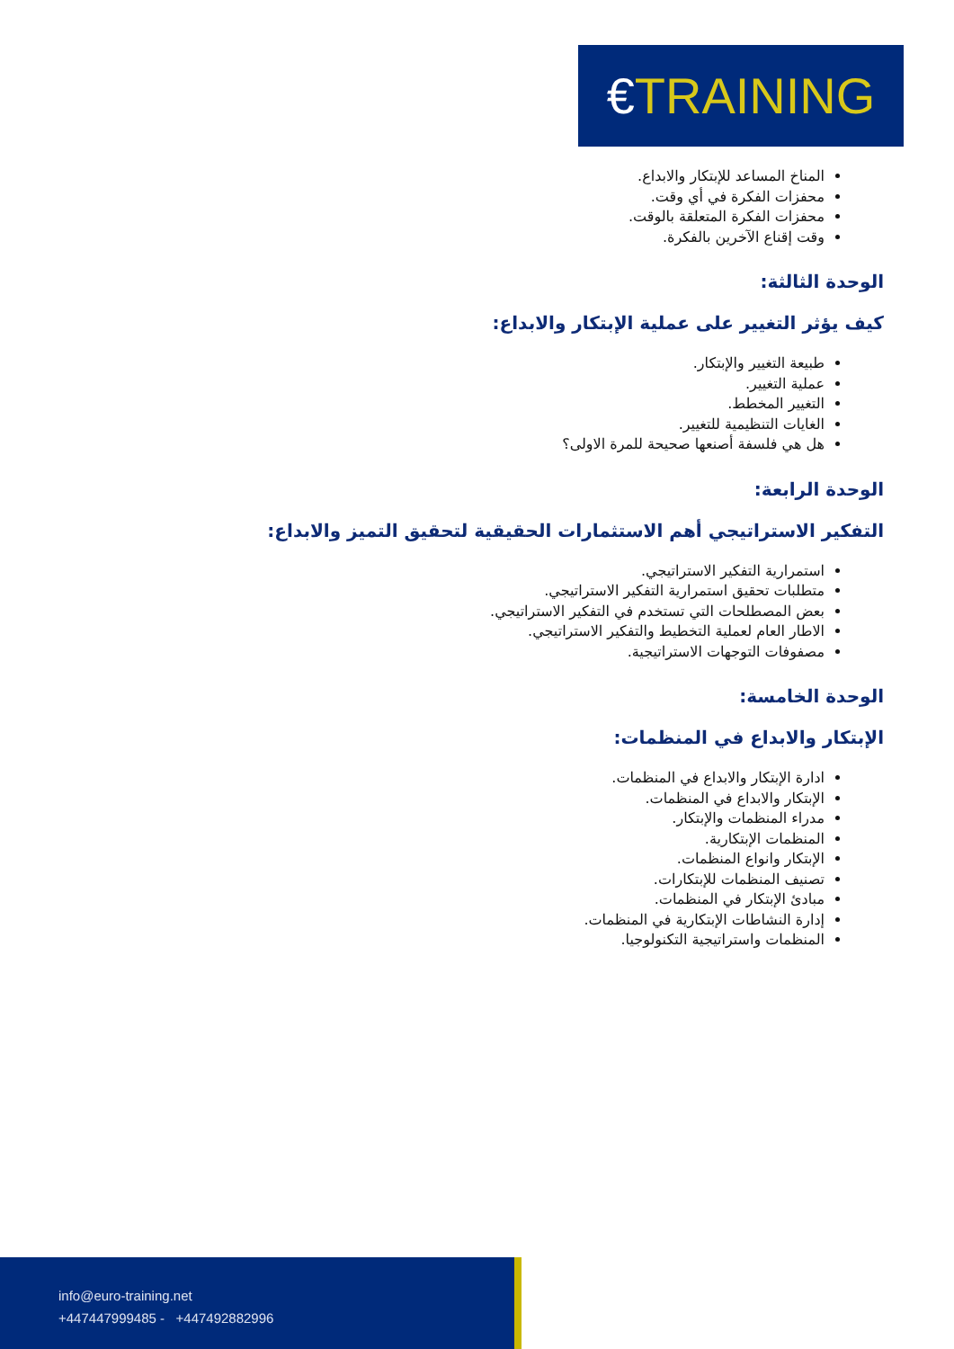€TRAINING
المناخ المساعد للإبتكار والابداع.
محفزات الفكرة في أي وقت.
محفزات الفكرة المتعلقة بالوقت.
وقت إقناع الآخرين بالفكرة.
الوحدة الثالثة:
كيف يؤثر التغيير على عملية الإبتكار والابداع:
طبيعة التغيير والإبتكار.
عملية التغيير.
التغيير المخطط.
الغايات التنظيمية للتغيير.
هل هي فلسفة أصنعها صحيحة للمرة الاولى؟
الوحدة الرابعة:
التفكير الاستراتيجي أهم الاستثمارات الحقيقية لتحقيق التميز والابداع:
استمرارية التفكير الاستراتيجي.
متطلبات تحقيق استمرارية التفكير الاستراتيجي.
بعض المصطلحات التي تستخدم في التفكير الاستراتيجي.
الاطار العام لعملية التخطيط والتفكير الاستراتيجي.
مصفوفات التوجهات الاستراتيجية.
الوحدة الخامسة:
الإبتكار والابداع في المنظمات:
ادارة الإبتكار والابداع في المنظمات.
الإبتكار والابداع في المنظمات.
مدراء المنظمات والإبتكار.
المنظمات الإبتكارية.
الإبتكار وانواع المنظمات.
تصنيف المنظمات للإبتكارات.
مبادئ الإبتكار في المنظمات.
إدارة النشاطات الإبتكارية في المنظمات.
المنظمات واستراتيجية التكنولوجيا.
info@euro-training.net
+447447999485 - +447492882996